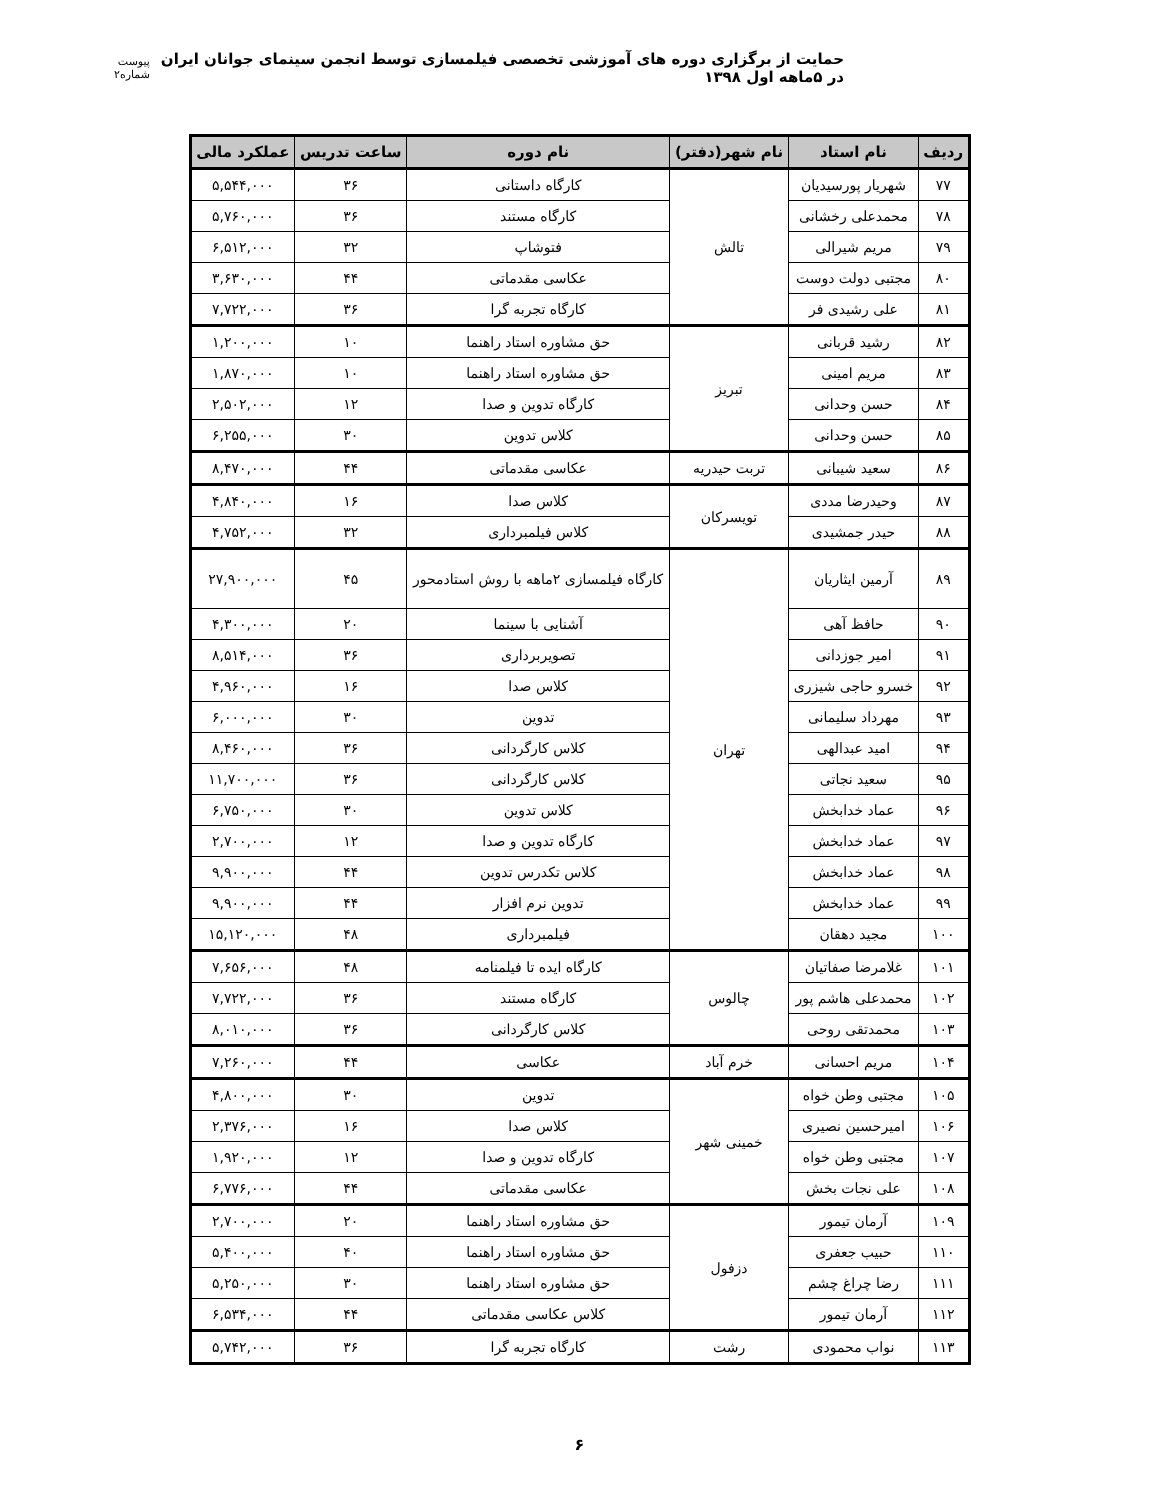حمایت از برگزاری دوره های آموزشی تخصصی فیلمسازی توسط انجمن سینمای جوانان ایران در ۵ماهه اول ۱۳۹۸ پیوست شماره۲
| ردیف | نام استاد | نام شهر(دفتر) | نام دوره | ساعت تدریس | عملکرد مالی |
| --- | --- | --- | --- | --- | --- |
| ۷۷ | شهریار پورسیدیان | تالش | کارگاه داستانی | ۳۶ | ۵,۵۴۴,۰۰۰ |
| ۷۸ | محمدعلی رخشانی | | کارگاه مستند | ۳۶ | ۵,۷۶۰,۰۰۰ |
| ۷۹ | مریم شیرالی | | فتوشاپ | ۳۲ | ۶,۵۱۲,۰۰۰ |
| ۸۰ | مجتبی دولت دوست | | عکاسی مقدماتی | ۴۴ | ۳,۶۳۰,۰۰۰ |
| ۸۱ | علی رشیدی فر | | کارگاه تجربه گرا | ۳۶ | ۷,۷۲۲,۰۰۰ |
| ۸۲ | رشید قربانی | تبریز | حق مشاوره استاد راهنما | ۱۰ | ۱,۲۰۰,۰۰۰ |
| ۸۳ | مریم امینی | | حق مشاوره استاد راهنما | ۱۰ | ۱,۸۷۰,۰۰۰ |
| ۸۴ | حسن وحدانی | | کارگاه تدوین و صدا | ۱۲ | ۲,۵۰۲,۰۰۰ |
| ۸۵ | حسن وحدانی | | کلاس تدوین | ۳۰ | ۶,۲۵۵,۰۰۰ |
| ۸۶ | سعید شیبانی | تربت حیدریه | عکاسی مقدماتی | ۴۴ | ۸,۴۷۰,۰۰۰ |
| ۸۷ | وحیدرضا مددی | تویسرکان | کلاس صدا | ۱۶ | ۴,۸۴۰,۰۰۰ |
| ۸۸ | حیدر جمشیدی | | کلاس فیلمبرداری | ۳۲ | ۴,۷۵۲,۰۰۰ |
| ۸۹ | آرمین ایثاریان | تهران | کارگاه فیلمسازی ۲ماهه با روش استادمحور | ۴۵ | ۲۷,۹۰۰,۰۰۰ |
| ۹۰ | حافظ آهی | | آشنایی با سینما | ۲۰ | ۴,۳۰۰,۰۰۰ |
| ۹۱ | امیر جوزدانی | | تصویربرداری | ۳۶ | ۸,۵۱۴,۰۰۰ |
| ۹۲ | خسرو حاجی شیزری | | کلاس صدا | ۱۶ | ۴,۹۶۰,۰۰۰ |
| ۹۳ | مهرداد سلیمانی | | تدوین | ۳۰ | ۶,۰۰۰,۰۰۰ |
| ۹۴ | امید عبدالهی | | کلاس کارگردانی | ۳۶ | ۸,۴۶۰,۰۰۰ |
| ۹۵ | سعید نجاتی | | کلاس کارگردانی | ۳۶ | ۱۱,۷۰۰,۰۰۰ |
| ۹۶ | عماد خدابخش | | کلاس تدوین | ۳۰ | ۶,۷۵۰,۰۰۰ |
| ۹۷ | عماد خدابخش | | کارگاه تدوین و صدا | ۱۲ | ۲,۷۰۰,۰۰۰ |
| ۹۸ | عماد خدابخش | | کلاس تکدرس تدوین | ۴۴ | ۹,۹۰۰,۰۰۰ |
| ۹۹ | عماد خدابخش | | تدوین نرم افزار | ۴۴ | ۹,۹۰۰,۰۰۰ |
| ۱۰۰ | مجید دهقان | | فیلمبرداری | ۴۸ | ۱۵,۱۲۰,۰۰۰ |
| ۱۰۱ | غلامرضا صفاتیان | چالوس | کارگاه ایده تا فیلمنامه | ۴۸ | ۷,۶۵۶,۰۰۰ |
| ۱۰۲ | محمدعلی هاشم پور | | کارگاه مستند | ۳۶ | ۷,۷۲۲,۰۰۰ |
| ۱۰۳ | محمدتقی روحی | | کلاس کارگردانی | ۳۶ | ۸,۰۱۰,۰۰۰ |
| ۱۰۴ | مریم احسانی | خرم آباد | عکاسی | ۴۴ | ۷,۲۶۰,۰۰۰ |
| ۱۰۵ | مجتبی وطن خواه | خمینی شهر | تدوین | ۳۰ | ۴,۸۰۰,۰۰۰ |
| ۱۰۶ | امیرحسین نصیری | | کلاس صدا | ۱۶ | ۲,۳۷۶,۰۰۰ |
| ۱۰۷ | مجتبی وطن خواه | | کارگاه تدوین و صدا | ۱۲ | ۱,۹۲۰,۰۰۰ |
| ۱۰۸ | علی نجات بخش | | عکاسی مقدماتی | ۴۴ | ۶,۷۷۶,۰۰۰ |
| ۱۰۹ | آرمان تیمور | دزفول | حق مشاوره استاد راهنما | ۲۰ | ۲,۷۰۰,۰۰۰ |
| ۱۱۰ | حبیب جعفری | | حق مشاوره استاد راهنما | ۴۰ | ۵,۴۰۰,۰۰۰ |
| ۱۱۱ | رضا چراغ چشم | | حق مشاوره استاد راهنما | ۳۰ | ۵,۲۵۰,۰۰۰ |
| ۱۱۲ | آرمان تیمور | | کلاس عکاسی مقدماتی | ۴۴ | ۶,۵۳۴,۰۰۰ |
| ۱۱۳ | نواب محمودی | رشت | کارگاه تجربه گرا | ۳۶ | ۵,۷۴۲,۰۰۰ |
۶